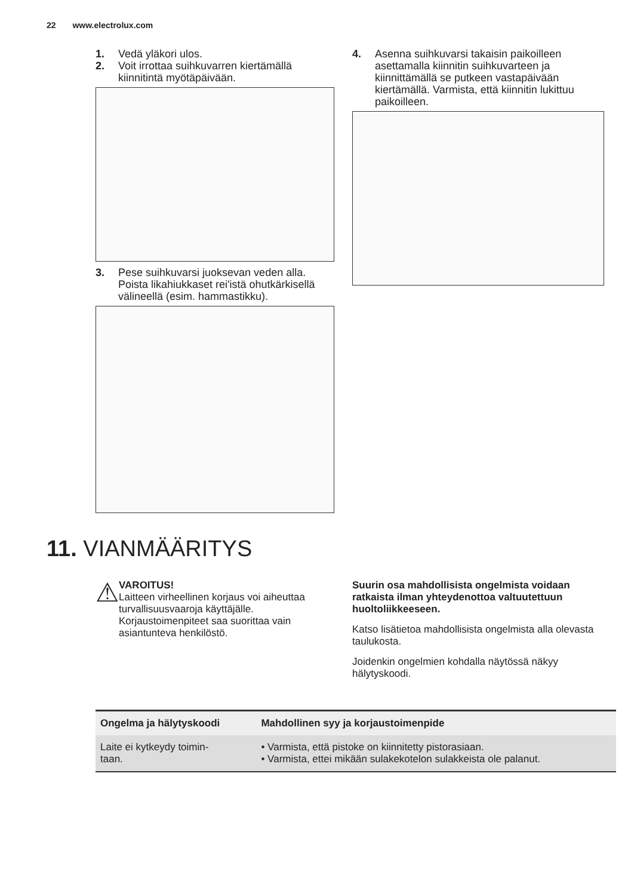22 www.electrolux.com
1. Vedä yläkori ulos.
2. Voit irrottaa suihkuvarren kiertämällä kiinnitintä myötäpäivään.
3. Pese suihkuvarsi juoksevan veden alla. Poista likahiukkaset rei'istä ohutkärkisellä välineellä (esim. hammastikku).
4. Asenna suihkuvarsi takaisin paikoilleen asettamalla kiinnitin suihkuvarteen ja kiinnittämällä se putkeen vastapäivään kiertämällä. Varmista, että kiinnitin lukittuu paikoilleen.
11. VIANMÄÄRITYS
⚠
VAROITUS!
Laitteen virheellinen korjaus voi aiheuttaa turvallisuusvaaroja käyttäjälle. Korjaustoimenpiteet saa suorittaa vain asiantunteva henkilöstö.
Suurin osa mahdollisista ongelmista voidaan ratkaista ilman yhteydenottoa valtuutettuun huoltoliikkeeseen.
Katso lisätietoa mahdollisista ongelmista alla olevasta taulukosta.
Joidenkin ongelmien kohdalla näytössä näkyy hälytyskoodi.
| Ongelma ja hälytyskoodi | Mahdollinen syy ja korjaustoimenpide |
| --- | --- |
| Laite ei kytkeydy toimin- taan. | • Varmista, että pistoke on kiinnitetty pistorasiaan. • Varmista, ettei mikään sulakekotelon sulakkeista ole palanut. |